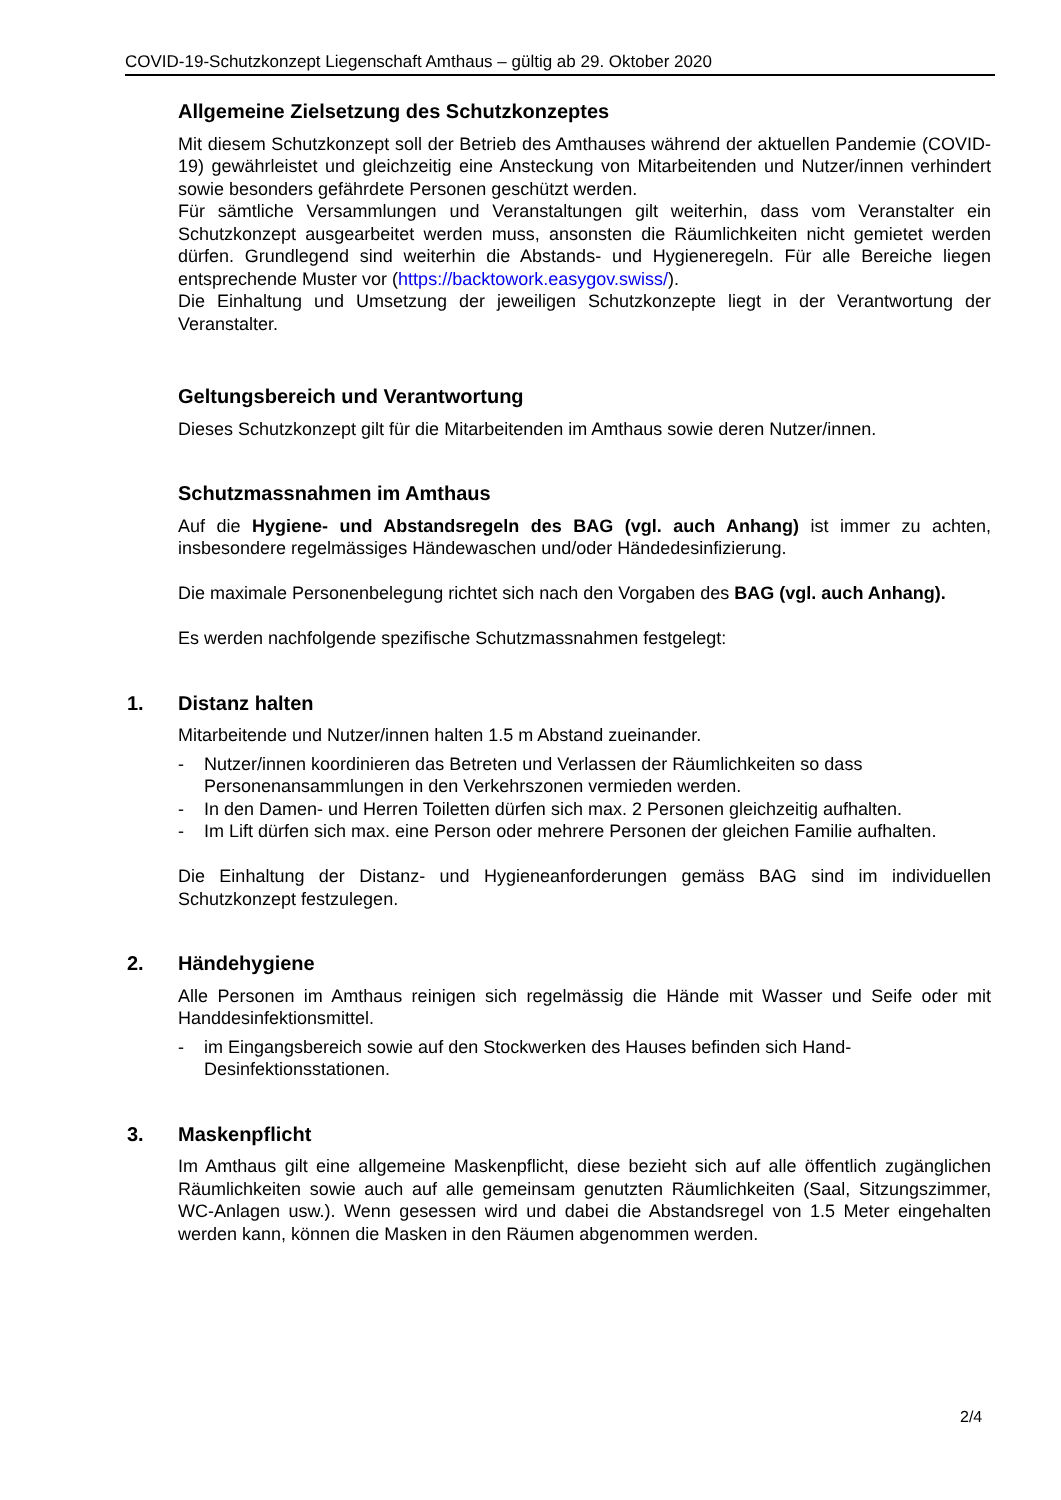COVID-19-Schutzkonzept Liegenschaft Amthaus – gültig ab 29. Oktober 2020
Allgemeine Zielsetzung des Schutzkonzeptes
Mit diesem Schutzkonzept soll der Betrieb des Amthauses während der aktuellen Pandemie (COVID-19) gewährleistet und gleichzeitig eine Ansteckung von Mitarbeitenden und Nutzer/innen verhindert sowie besonders gefährdete Personen geschützt werden.
Für sämtliche Versammlungen und Veranstaltungen gilt weiterhin, dass vom Veranstalter ein Schutzkonzept ausgearbeitet werden muss, ansonsten die Räumlichkeiten nicht gemietet werden dürfen. Grundlegend sind weiterhin die Abstands- und Hygieneregeln. Für alle Bereiche liegen entsprechende Muster vor (https://backtowork.easygov.swiss/).
Die Einhaltung und Umsetzung der jeweiligen Schutzkonzepte liegt in der Verantwortung der Veranstalter.
Geltungsbereich und Verantwortung
Dieses Schutzkonzept gilt für die Mitarbeitenden im Amthaus sowie deren Nutzer/innen.
Schutzmassnahmen im Amthaus
Auf die Hygiene- und Abstandsregeln des BAG (vgl. auch Anhang) ist immer zu achten, insbesondere regelmässiges Händewaschen und/oder Händedesinfizierung.
Die maximale Personenbelegung richtet sich nach den Vorgaben des BAG (vgl. auch Anhang).
Es werden nachfolgende spezifische Schutzmassnahmen festgelegt:
1. Distanz halten
Mitarbeitende und Nutzer/innen halten 1.5 m Abstand zueinander.
- Nutzer/innen koordinieren das Betreten und Verlassen der Räumlichkeiten so dass Personenansammlungen in den Verkehrszonen vermieden werden.
- In den Damen- und Herren Toiletten dürfen sich max. 2 Personen gleichzeitig aufhalten.
- Im Lift dürfen sich max. eine Person oder mehrere Personen der gleichen Familie aufhalten.
Die Einhaltung der Distanz- und Hygieneanforderungen gemäss BAG sind im individuellen Schutzkonzept festzulegen.
2. Händehygiene
Alle Personen im Amthaus reinigen sich regelmässig die Hände mit Wasser und Seife oder mit Handdesinfektionsmittel.
- im Eingangsbereich sowie auf den Stockwerken des Hauses befinden sich Hand-Desinfektionsstationen.
3. Maskenpflicht
Im Amthaus gilt eine allgemeine Maskenpflicht, diese bezieht sich auf alle öffentlich zugänglichen Räumlichkeiten sowie auch auf alle gemeinsam genutzten Räumlichkeiten (Saal, Sitzungszimmer, WC-Anlagen usw.). Wenn gesessen wird und dabei die Abstandsregel von 1.5 Meter eingehalten werden kann, können die Masken in den Räumen abgenommen werden.
2/4